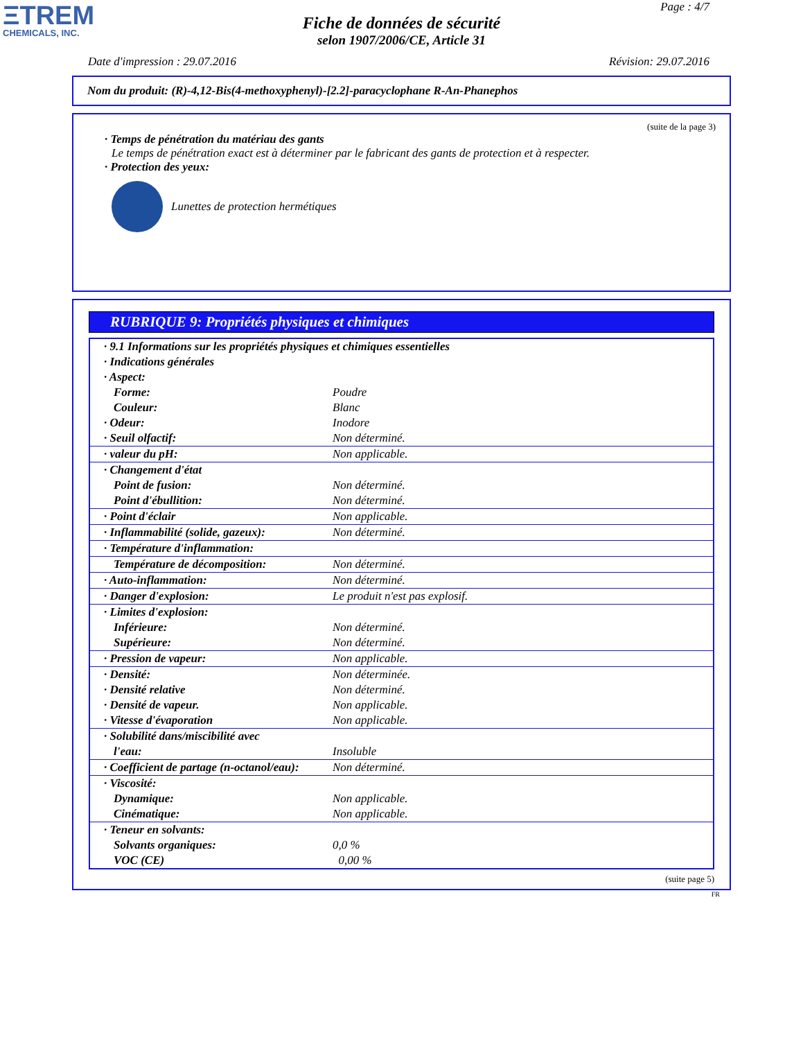ΞTREM
CHEMICALS, INC.
Page : 4/7
Fiche de données de sécurité
selon 1907/2006/CE, Article 31
Date d'impression : 29.07.2016 Révision: 29.07.2016
Nom du produit: (R)-4,12-Bis(4-methoxyphenyl)-[2.2]-paracyclophane R-An-Phanephos
(suite de la page 3)
· Temps de pénétration du matériau des gants
Le temps de pénétration exact est à déterminer par le fabricant des gants de protection et à respecter.
· Protection des yeux:
Lunettes de protection hermétiques
RUBRIQUE 9: Propriétés physiques et chimiques
| · 9.1 Informations sur les propriétés physiques et chimiques essentielles | |
| · Indications générales | |
| · Aspect: | |
| Forme: | Poudre |
| Couleur: | Blanc |
| · Odeur: | Inodore |
| · Seuil olfactif: | Non déterminé. |
| · valeur du pH: | Non applicable. |
| · Changement d'état | |
| Point de fusion: | Non déterminé. |
| Point d'ébullition: | Non déterminé. |
| · Point d'éclair | Non applicable. |
| · Inflammabilité (solide, gazeux): | Non déterminé. |
| · Température d'inflammation: | |
| Température de décomposition: | Non déterminé. |
| · Auto-inflammation: | Non déterminé. |
| · Danger d'explosion: | Le produit n'est pas explosif. |
| · Limites d'explosion: | |
| Inférieure: | Non déterminé. |
| Supérieure: | Non déterminé. |
| · Pression de vapeur: | Non applicable. |
| · Densité: | Non déterminée. |
| · Densité relative | Non déterminé. |
| · Densité de vapeur. | Non applicable. |
| · Vitesse d'évaporation | Non applicable. |
| · Solubilité dans/miscibilité avec | |
| l'eau: | Insoluble |
| · Coefficient de partage (n-octanol/eau): | Non déterminé. |
| · Viscosité: | |
| Dynamique: | Non applicable. |
| Cinématique: | Non applicable. |
| · Teneur en solvants: | |
| Solvants organiques: | 0,0 % |
| VOC (CE) | 0,00 % |
(suite page 5)
FR